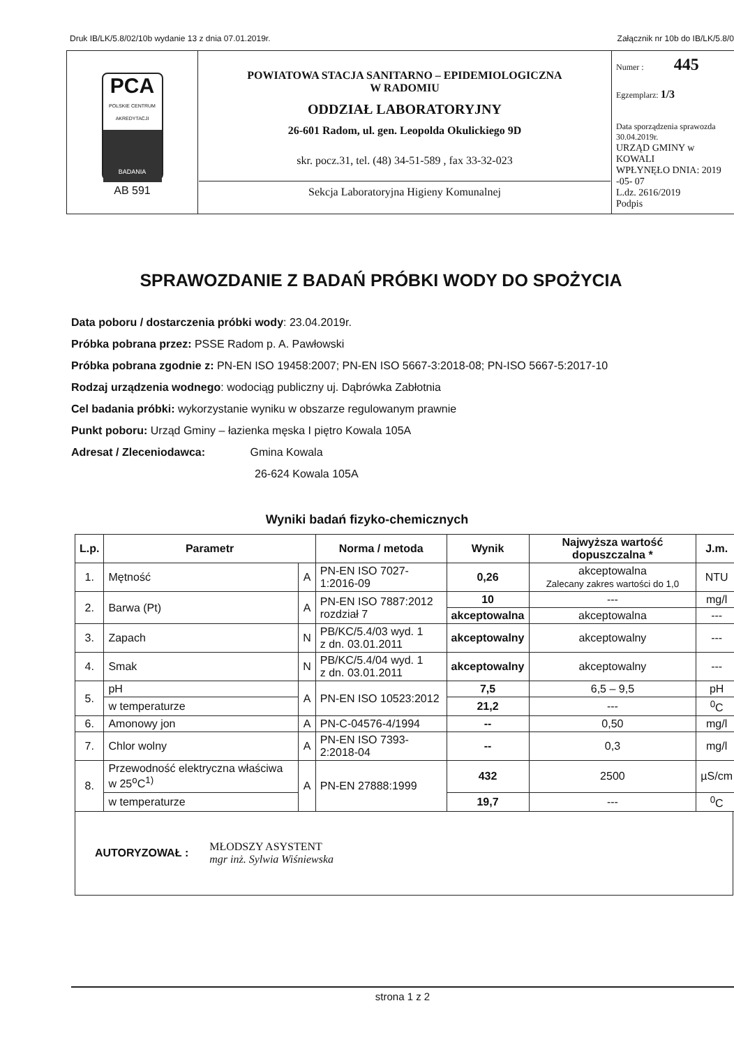Druk IB/LK/5.8/02/10b wydanie 13 z dnia 07.01.2019r. Załącznik nr 10b do IB/LK/5.8/0
| PCA POLSKIE CENTRUM AKREDYTACJI BADANIA AB 591 | POWIATOWA STACJA SANITARNO – EPIDEMIOLOGICZNA W RADOMIU ODDZIAŁ LABORATORYJNY 26-601 Radom, ul. gen. Leopolda Okulickiego 9D skr. pocz.31, tel. (48) 34-51-589 , fax 33-32-023 Sekcja Laboratoryjna Higieny Komunalnej | Numer : 445 Egzemplarz: 1/3 Data sporządzenia sprawozda 30.04.2019r. URZĄD GMINY w KOWALI WPŁYNĘŁO DNIA: 2019 -05- 07 L.dz. 2616/2019 Podpis |
SPRAWOZDANIE Z BADAŃ PRÓBKI WODY DO SPOŻYCIA
Data poboru / dostarczenia próbki wody: 23.04.2019r.
Próbka pobrana przez: PSSE Radom p. A. Pawłowski
Próbka pobrana zgodnie z: PN-EN ISO 19458:2007; PN-EN ISO 5667-3:2018-08; PN-ISO 5667-5:2017-10
Rodzaj urządzenia wodnego: wodociąg publiczny uj. Dąbrówka Zabłotnia
Cel badania próbki: wykorzystanie wyniku w obszarze regulowanym prawnie
Punkt poboru: Urząd Gminy – łazienka męska I piętro Kowala 105A
Adresat / Zleceniodawca: Gmina Kowala
26-624 Kowala 105A
Wyniki badań fizyko-chemicznych
| L.p. | Parametr | | Norma / metoda | Wynik | Najwyższa wartość dopuszczalna * | J.m. |
| --- | --- | --- | --- | --- | --- | --- |
| 1. | Mętność | A | PN-EN ISO 7027-1:2016-09 | 0,26 | akceptowalna Zalecany zakres wartości do 1,0 | NTU |
| 2. | Barwa (Pt) | A | PN-EN ISO 7887:2012 rozdział 7 | 10 | --- | mg/l |
| | | | | akceptowalna | akceptowalna | --- |
| 3. | Zapach | N | PB/KC/5.4/03 wyd. 1 z dn. 03.01.2011 | akceptowalny | akceptowalny | --- |
| 4. | Smak | N | PB/KC/5.4/04 wyd. 1 z dn. 03.01.2011 | akceptowalny | akceptowalny | --- |
| 5. | pH | A | PN-EN ISO 10523:2012 | 7,5 | 6,5 – 9,5 | pH |
| | w temperaturze | | | 21,2 | --- | <sup>0</sup> C |
| 6. | Amonowy jon | A | PN-C-04576-4/1994 | -- | 0,50 | mg/l |
| 7. | Chlor wolny | A | PN-EN ISO 7393-2:2018-04 | -- | 0,3 | mg/l |
| 8. | Przewodność elektryczna właściwa w 25<sup>o</sup>C<sup>1)</sup> | A | PN-EN 27888:1999 | 432 | 2500 | µS/cm |
| | w temperaturze | | | 19,7 | --- | <sup>0</sup> C |
AUTORYZOWAŁ : MŁODSZY ASYSTENT
mgr inż. Sylwia Wiśniewska
strona 1 z 2